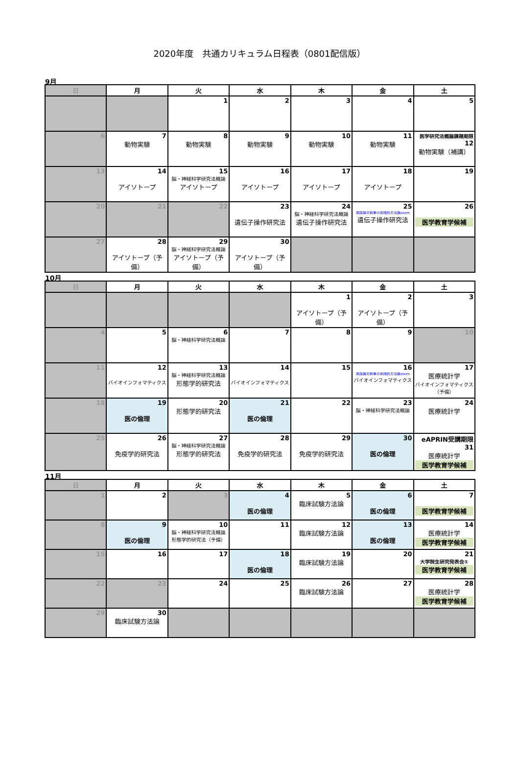2020年度　共通カリキュラム日程表（0801配信版）
9月
| 日 | 月 | 火 | 水 | 木 | 金 | 土 |
| --- | --- | --- | --- | --- | --- | --- |
| | | 1 | 2 | 3 | 4 | 5 |
| 6 | 7 動物実験 | 8 動物実験 | 9 動物実験 | 10 動物実験 | 11 動物実験 | 医学研究法概論課題期限 12 動物実験（補講） |
| 13 | 14 アイソトープ | 15 脳・神経科学研究法概論 アイソトープ | 16 アイソトープ | 17 アイソトープ | 18 アイソトープ | 19 |
| 20 | 21 | 22 | 23 遺伝子操作研究法 | 24 脳・神経科学研究法概論 遺伝子操作研究法 | 25 英語論文執筆の実践的方法論zoom 遺伝子操作研究法 | 26 医学教育学候補 |
| 27 | 28 アイソトープ（予備） | 29 脳・神経科学研究法概論 アイソトープ（予備） | 30 アイソトープ（予備） | | | |
10月
| 日 | 月 | 火 | 水 | 木 | 金 | 土 |
| --- | --- | --- | --- | --- | --- | --- |
| | | | | 1 アイソトープ（予備） | 2 アイソトープ（予備） | 3 |
| 4 | 5 | 6 脳・神経科学研究法概論 | 7 | 8 | 9 | 10 |
| 11 | 12 バイオインフォマティクス | 13 脳・神経科学研究法概論 形態学的研究法 | 14 バイオインフォマティクス | 15 | 16 英語論文執筆の実践的方法論zoom バイオインフォマティクス | 17 医療統計学 バイオインフォマティクス（予備） |
| 18 | 19 医の倫理 | 20 形態学的研究法 | 21 医の倫理 | 22 | 23 脳・神経科学研究法概論 | 24 医療統計学 |
| 25 | 26 免疫学的研究法 | 27 脳・神経科学研究法概論 形態学的研究法 | 28 免疫学的研究法 | 29 免疫学的研究法 | 30 医の倫理 | eAPRIN受講期限 31 医療統計学 医学教育学候補 |
11月
| 日 | 月 | 火 | 水 | 木 | 金 | 土 |
| --- | --- | --- | --- | --- | --- | --- |
| 1 | 2 | 3 | 4 医の倫理 | 5 臨床試験方法論 | 6 医の倫理 | 7 医学教育学候補 |
| 8 | 9 医の倫理 | 10 脳・神経科学研究法概論 形態学的研究法（予備） | 11 | 12 臨床試験方法論 | 13 医の倫理 | 14 医療統計学 医学教育学候補 |
| 15 | 16 | 17 | 18 医の倫理 | 19 臨床試験方法論 | 20 | 21 大学院生研究発表会① 医学教育学候補 |
| 22 | 23 | 24 | 25 | 26 臨床試験方法論 | 27 | 28 医療統計学 医学教育学候補 |
| 29 | 30 臨床試験方法論 | | | | | |